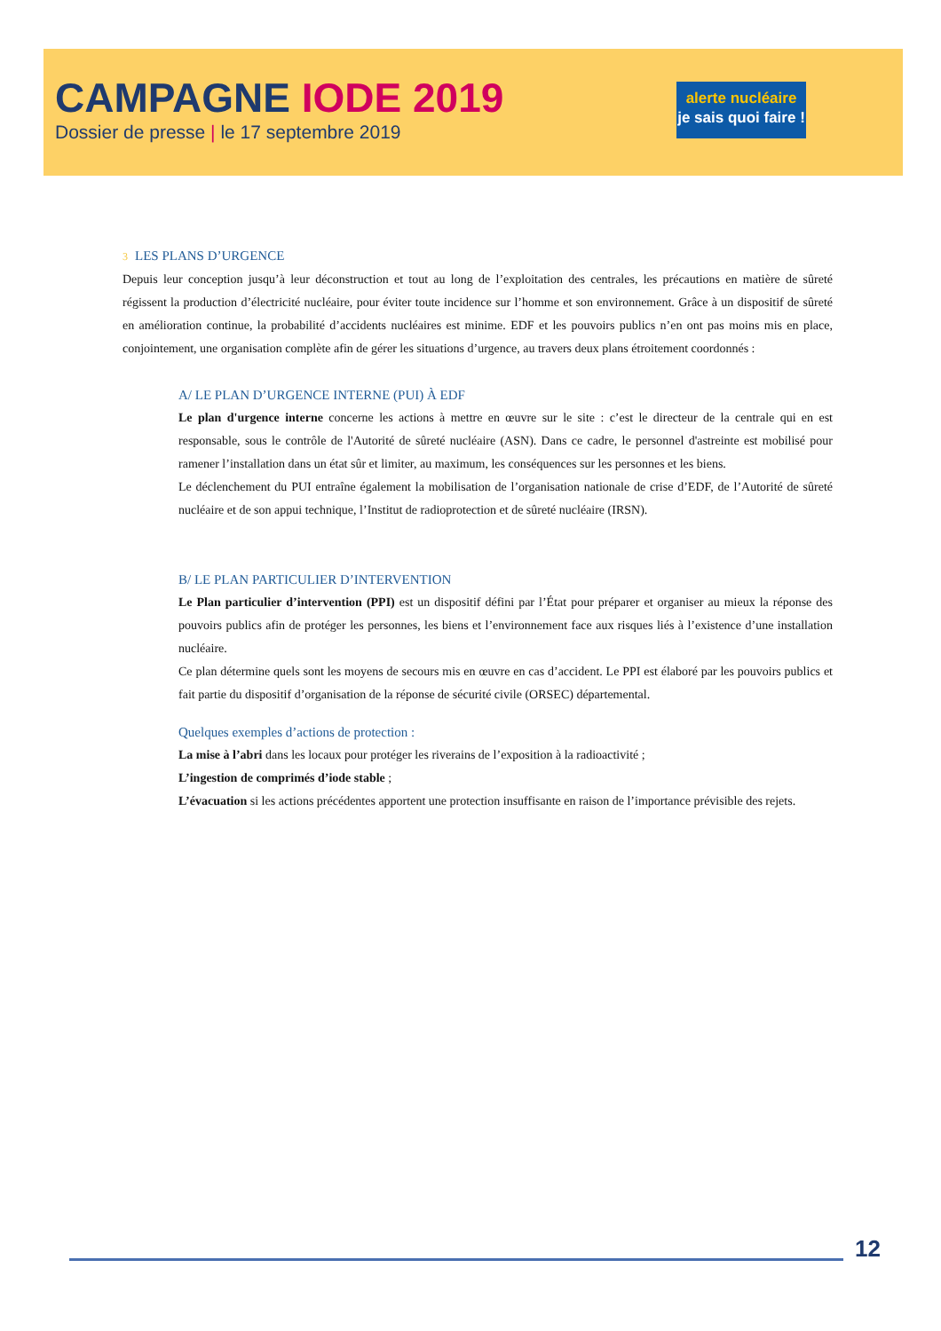CAMPAGNE IODE 2019
Dossier de presse | le 17 septembre 2019
alerte nucléaire
je sais quoi faire !
3 LES PLANS D’URGENCE
Depuis leur conception jusqu’à leur déconstruction et tout au long de l’exploitation des centrales, les précautions en matière de sûreté régissent la production d’électricité nucléaire, pour éviter toute incidence sur l’homme et son environnement. Grâce à un dispositif de sûreté en amélioration continue, la probabilité d’accidents nucléaires est minime. EDF et les pouvoirs publics n’en ont pas moins mis en place, conjointement, une organisation complète afin de gérer les situations d’urgence, au travers deux plans étroitement coordonnés :
A/ LE PLAN D’URGENCE INTERNE (PUI) À EDF
Le plan d'urgence interne concerne les actions à mettre en œuvre sur le site : c’est le directeur de la centrale qui en est responsable, sous le contrôle de l'Autorité de sûreté nucléaire (ASN). Dans ce cadre, le personnel d'astreinte est mobilisé pour ramener l’installation dans un état sûr et limiter, au maximum, les conséquences sur les personnes et les biens.
Le déclenchement du PUI entraîne également la mobilisation de l’organisation nationale de crise d’EDF, de l’Autorité de sûreté nucléaire et de son appui technique, l’Institut de radioprotection et de sûreté nucléaire (IRSN).
B/ LE PLAN PARTICULIER D’INTERVENTION
Le Plan particulier d’intervention (PPI) est un dispositif défini par l’État pour préparer et organiser au mieux la réponse des pouvoirs publics afin de protéger les personnes, les biens et l’environnement face aux risques liés à l’existence d’une installation nucléaire.
Ce plan détermine quels sont les moyens de secours mis en œuvre en cas d’accident. Le PPI est élaboré par les pouvoirs publics et fait partie du dispositif d’organisation de la réponse de sécurité civile (ORSEC) départemental.
Quelques exemples d’actions de protection :
La mise à l’abri dans les locaux pour protéger les riverains de l’exposition à la radioactivité ;
L’ingestion de comprimés d’iode stable ;
L’évacuation si les actions précédentes apportent une protection insuffisante en raison de l’importance prévisible des rejets.
12